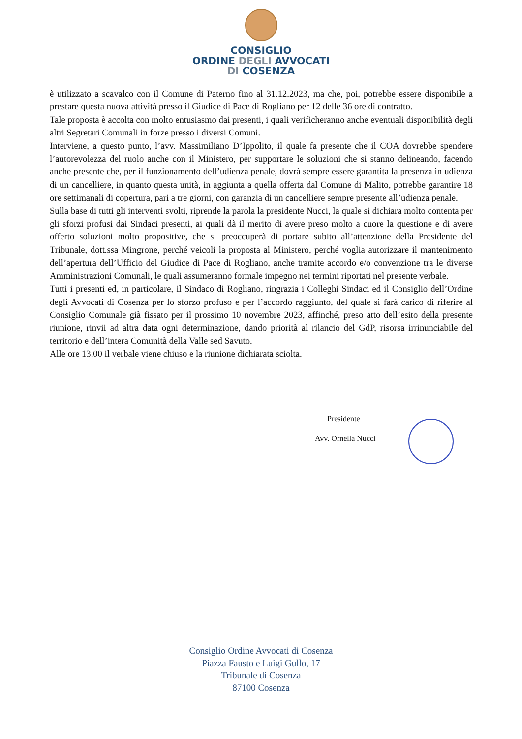CONSIGLIO
ORDINE DEGLI AVVOCATI
DI COSENZA
è utilizzato a scavalco con il Comune di Paterno fino al 31.12.2023, ma che, poi, potrebbe essere disponibile a prestare questa nuova attività presso il Giudice di Pace di Rogliano per 12 delle 36 ore di contratto.
Tale proposta è accolta con molto entusiasmo dai presenti, i quali verificheranno anche eventuali disponibilità degli altri Segretari Comunali in forze presso i diversi Comuni.
Interviene, a questo punto, l’avv. Massimiliano D’Ippolito, il quale fa presente che il COA dovrebbe spendere l’autorevolezza del ruolo anche con il Ministero, per supportare le soluzioni che si stanno delineando, facendo anche presente che, per il funzionamento dell’udienza penale, dovrà sempre essere garantita la presenza in udienza di un cancelliere, in quanto questa unità, in aggiunta a quella offerta dal Comune di Malito, potrebbe garantire 18 ore settimanali di copertura, pari a tre giorni, con garanzia di un cancelliere sempre presente all’udienza penale.
Sulla base di tutti gli interventi svolti, riprende la parola la presidente Nucci, la quale si dichiara molto contenta per gli sforzi profusi dai Sindaci presenti, ai quali dà il merito di avere preso molto a cuore la questione e di avere offerto soluzioni molto propositive, che si preoccuperà di portare subito all’attenzione della Presidente del Tribunale, dott.ssa Mingrone, perché veicoli la proposta al Ministero, perché voglia autorizzare il mantenimento dell’apertura dell’Ufficio del Giudice di Pace di Rogliano, anche tramite accordo e/o convenzione tra le diverse Amministrazioni Comunali, le quali assumeranno formale impegno nei termini riportati nel presente verbale.
Tutti i presenti ed, in particolare, il Sindaco di Rogliano, ringrazia i Colleghi Sindaci ed il Consiglio dell’Ordine degli Avvocati di Cosenza per lo sforzo profuso e per l’accordo raggiunto, del quale si farà carico di riferire al Consiglio Comunale già fissato per il prossimo 10 novembre 2023, affinché, preso atto dell’esito della presente riunione, rinvii ad altra data ogni determinazione, dando priorità al rilancio del GdP, risorsa irrinunciabile del territorio e dell’intera Comunità della Valle sed Savuto.
Alle ore 13,00 il verbale viene chiuso e la riunione dichiarata sciolta.
Presidente
Avv. Ornella Nucci
Consiglio Ordine Avvocati di Cosenza
Piazza Fausto e Luigi Gullo, 17
Tribunale di Cosenza
87100 Cosenza